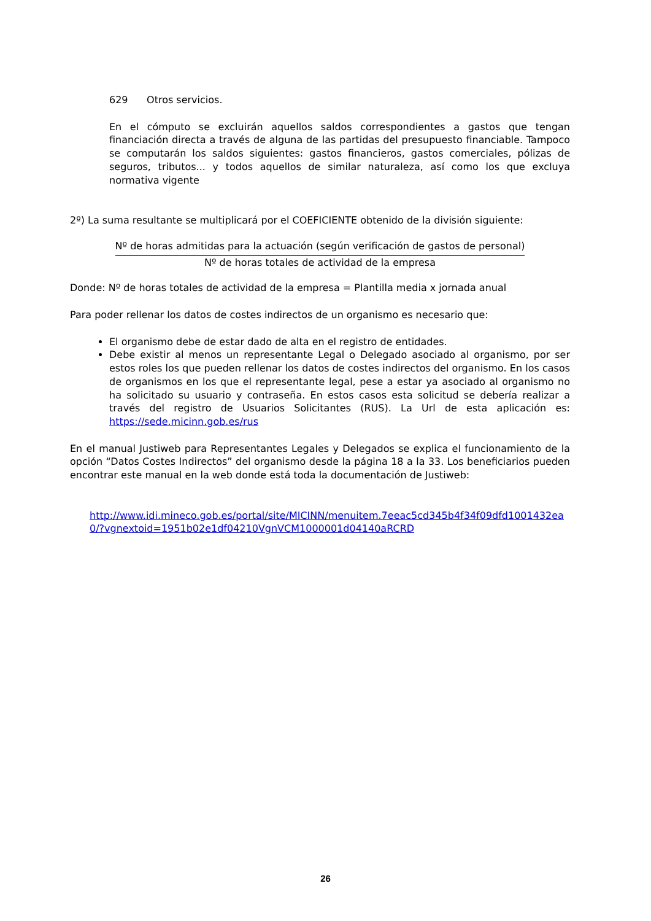629 Otros servicios.
En el cómputo se excluirán aquellos saldos correspondientes a gastos que tengan financiación directa a través de alguna de las partidas del presupuesto financiable. Tampoco se computarán los saldos siguientes: gastos financieros, gastos comerciales, pólizas de seguros, tributos... y todos aquellos de similar naturaleza, así como los que excluya normativa vigente
2º) La suma resultante se multiplicará por el COEFICIENTE obtenido de la división siguiente:
Nº de horas admitidas para la actuación (según verificación de gastos de personal)
Nº de horas totales de actividad de la empresa
Donde: Nº de horas totales de actividad de la empresa = Plantilla media x jornada anual
Para poder rellenar los datos de costes indirectos de un organismo es necesario que:
El organismo debe de estar dado de alta en el registro de entidades.
Debe existir al menos un representante Legal o Delegado asociado al organismo, por ser estos roles los que pueden rellenar los datos de costes indirectos del organismo. En los casos de organismos en los que el representante legal, pese a estar ya asociado al organismo no ha solicitado su usuario y contraseña. En estos casos esta solicitud se debería realizar a través del registro de Usuarios Solicitantes (RUS). La Url de esta aplicación es: https://sede.micinn.gob.es/rus
En el manual Justiweb para Representantes Legales y Delegados se explica el funcionamiento de la opción “Datos Costes Indirectos” del organismo desde la página 18 a la 33. Los beneficiarios pueden encontrar este manual en la web donde está toda la documentación de Justiweb:
http://www.idi.mineco.gob.es/portal/site/MICINN/menuitem.7eeac5cd345b4f34f09dfd1001432ea0/?vgnextoid=1951b02e1df04210VgnVCM1000001d04140aRCRD
26